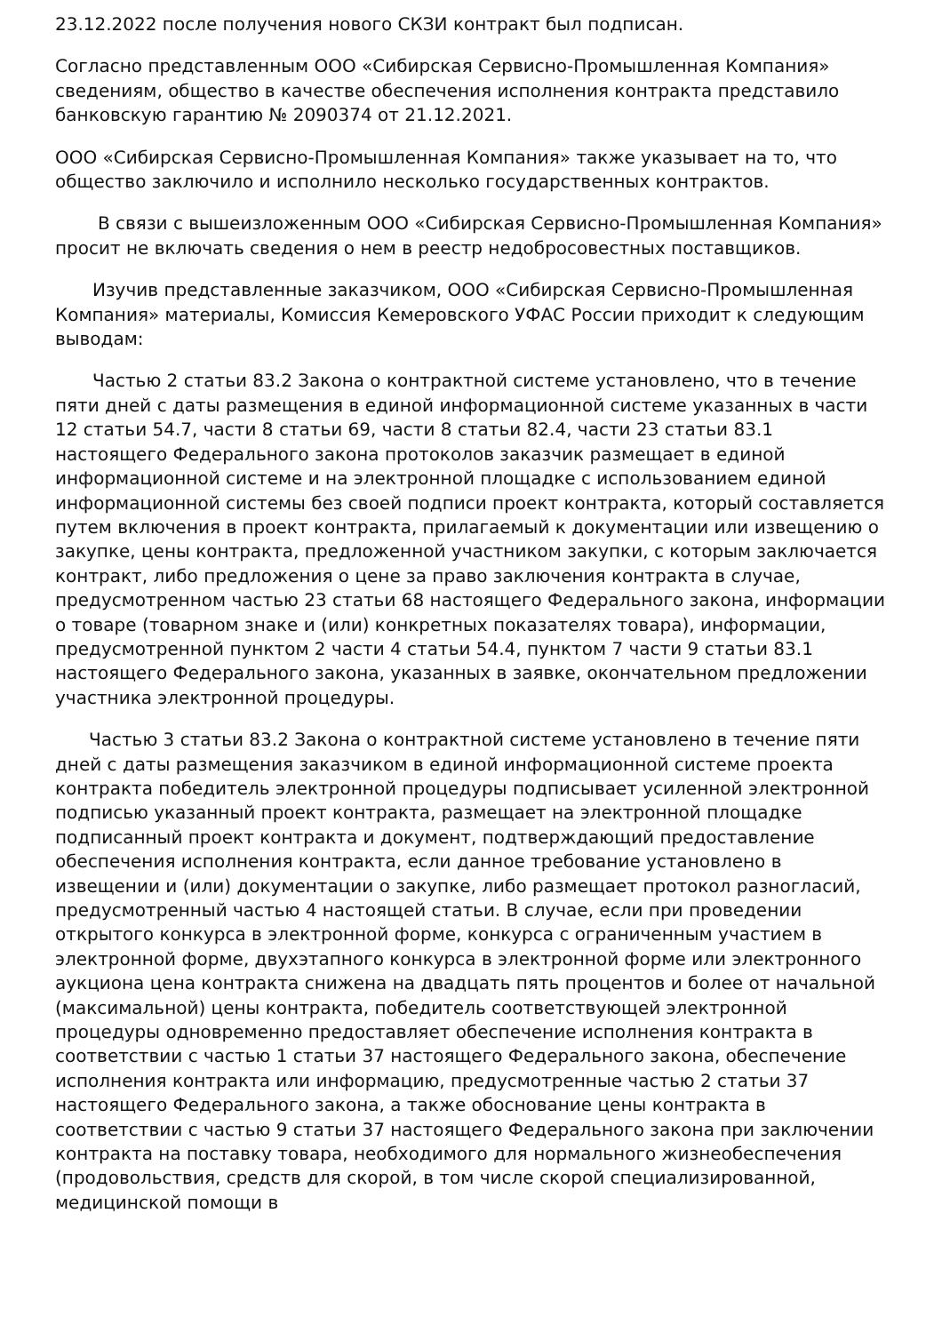23.12.2022 после получения нового СКЗИ контракт был подписан.
Согласно представленным ООО «Сибирская Сервисно-Промышленная Компания» сведениям, общество в качестве обеспечения исполнения контракта представило банковскую гарантию № 2090374 от 21.12.2021.
ООО «Сибирская Сервисно-Промышленная Компания» также указывает на то, что общество заключило и исполнило несколько государственных контрактов.
В связи с вышеизложенным ООО «Сибирская Сервисно-Промышленная Компания» просит не включать сведения о нем в реестр недобросовестных поставщиков.
Изучив представленные заказчиком, ООО «Сибирская Сервисно-Промышленная Компания» материалы, Комиссия Кемеровского УФАС России приходит к следующим выводам:
Частью 2 статьи 83.2 Закона о контрактной системе установлено, что в течение пяти дней с даты размещения в единой информационной системе указанных в части 12 статьи 54.7, части 8 статьи 69, части 8 статьи 82.4, части 23 статьи 83.1 настоящего Федерального закона протоколов заказчик размещает в единой информационной системе и на электронной площадке с использованием единой информационной системы без своей подписи проект контракта, который составляется путем включения в проект контракта, прилагаемый к документации или извещению о закупке, цены контракта, предложенной участником закупки, с которым заключается контракт, либо предложения о цене за право заключения контракта в случае, предусмотренном частью 23 статьи 68 настоящего Федерального закона, информации о товаре (товарном знаке и (или) конкретных показателях товара), информации, предусмотренной пунктом 2 части 4 статьи 54.4, пунктом 7 части 9 статьи 83.1 настоящего Федерального закона, указанных в заявке, окончательном предложении участника электронной процедуры.
Частью 3 статьи 83.2 Закона о контрактной системе установлено в течение пяти дней с даты размещения заказчиком в единой информационной системе проекта контракта победитель электронной процедуры подписывает усиленной электронной подписью указанный проект контракта, размещает на электронной площадке подписанный проект контракта и документ, подтверждающий предоставление обеспечения исполнения контракта, если данное требование установлено в извещении и (или) документации о закупке, либо размещает протокол разногласий, предусмотренный частью 4 настоящей статьи. В случае, если при проведении открытого конкурса в электронной форме, конкурса с ограниченным участием в электронной форме, двухэтапного конкурса в электронной форме или электронного аукциона цена контракта снижена на двадцать пять процентов и более от начальной (максимальной) цены контракта, победитель соответствующей электронной процедуры одновременно предоставляет обеспечение исполнения контракта в соответствии с частью 1 статьи 37 настоящего Федерального закона, обеспечение исполнения контракта или информацию, предусмотренные частью 2 статьи 37 настоящего Федерального закона, а также обоснование цены контракта в соответствии с частью 9 статьи 37 настоящего Федерального закона при заключении контракта на поставку товара, необходимого для нормального жизнеобеспечения (продовольствия, средств для скорой, в том числе скорой специализированной, медицинской помощи в